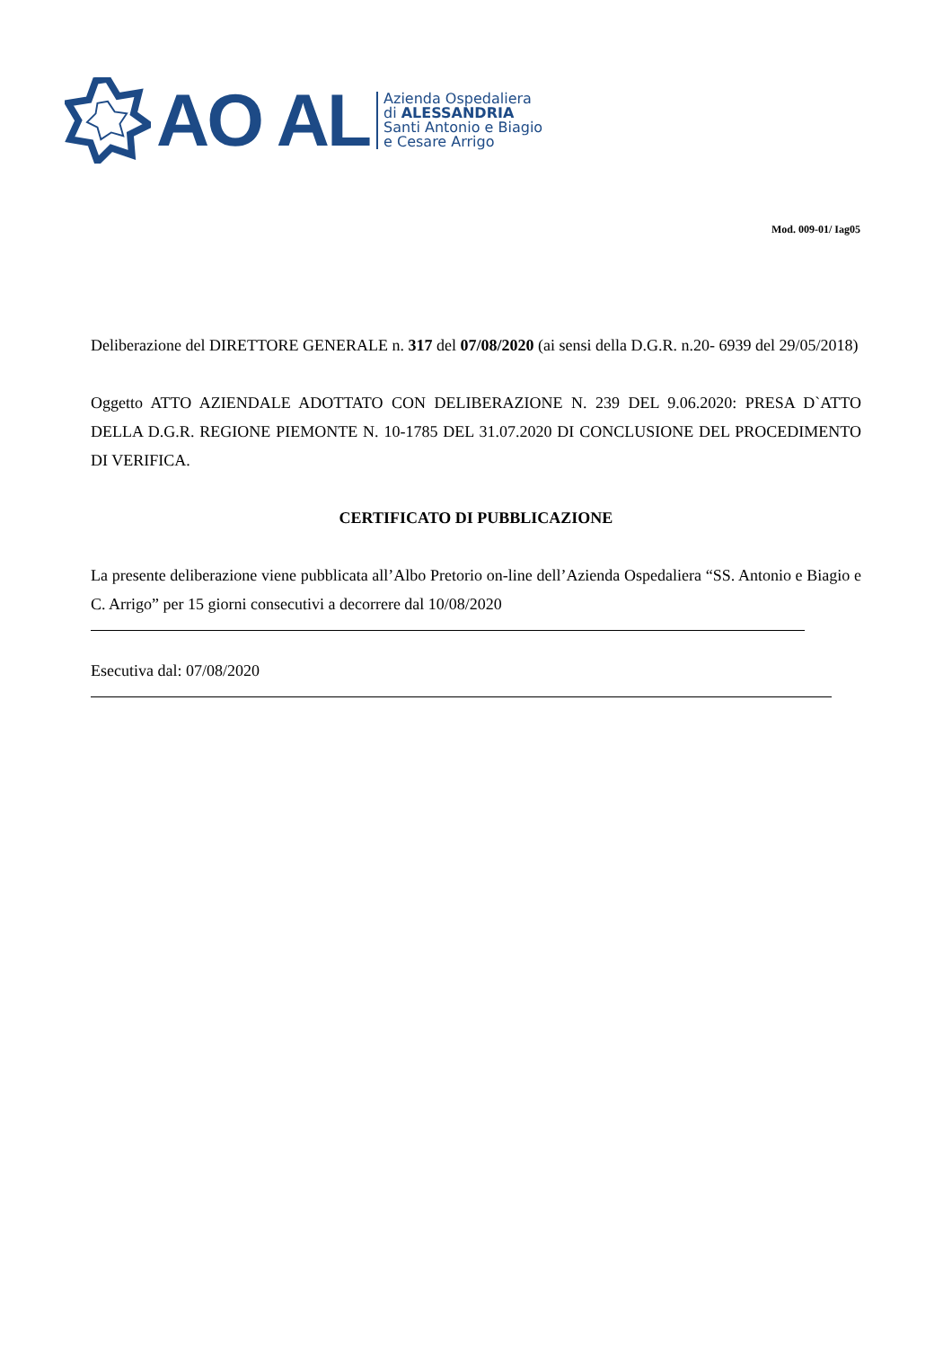AO AL
Azienda Ospedaliera
di ALESSANDRIA
Santi Antonio e Biagio
e Cesare Arrigo
Mod. 009-01/ Iag05
Deliberazione del DIRETTORE GENERALE n. 317 del 07/08/2020 (ai sensi della D.G.R. n.20- 6939 del 29/05/2018)
Oggetto ATTO AZIENDALE ADOTTATO CON DELIBERAZIONE N. 239 DEL 9.06.2020: PRESA D`ATTO DELLA D.G.R. REGIONE PIEMONTE N. 10-1785 DEL 31.07.2020 DI CONCLUSIONE DEL PROCEDIMENTO DI VERIFICA.
CERTIFICATO DI PUBBLICAZIONE
La presente deliberazione viene pubblicata all’Albo Pretorio on-line dell’Azienda Ospedaliera “SS. Antonio e Biagio e C. Arrigo” per 15 giorni consecutivi a decorrere dal 10/08/2020
Esecutiva dal: 07/08/2020